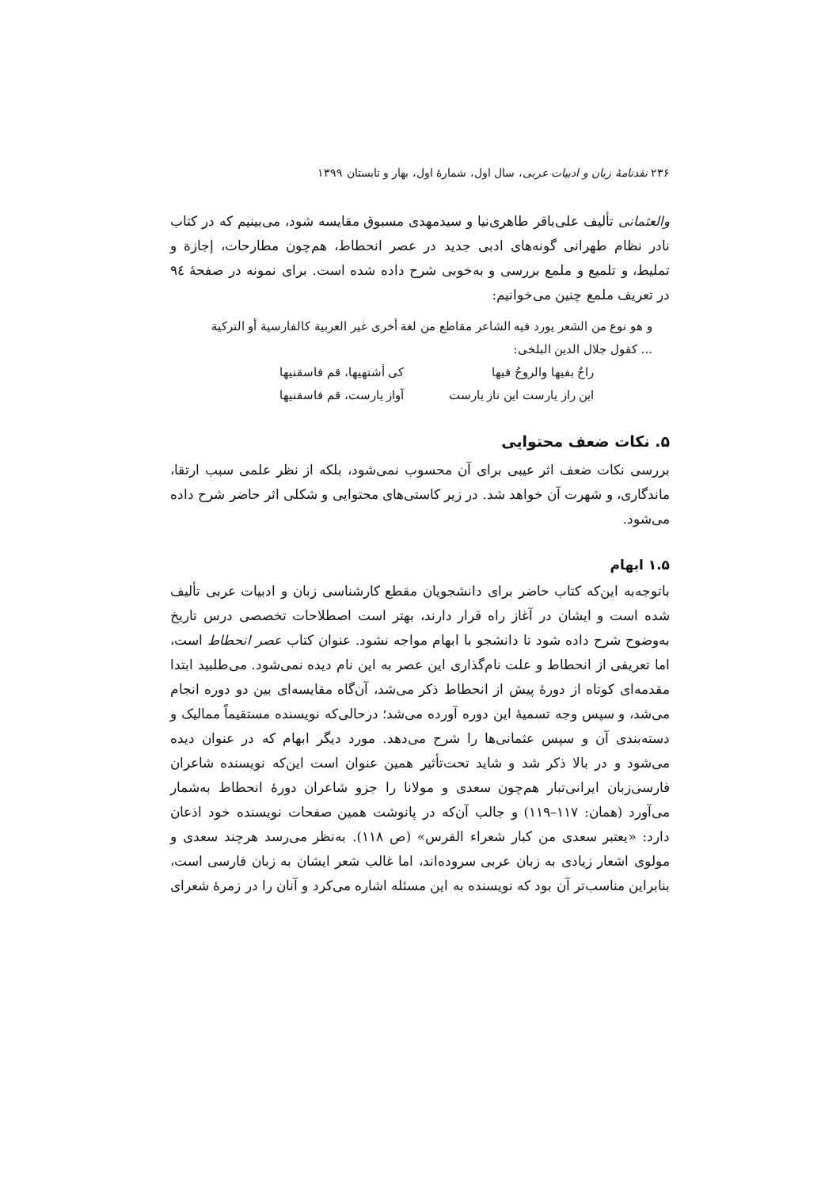۲۳۶ نقدنامهٔ زبان و ادبیات عربی، سال اول، شمارهٔ اول، بهار و تابستان ۱۳۹۹
والعثمانی تألیف علی‌باقر طاهری‌نیا و سیدمهدی مسبوق مقایسه شود، می‌بینیم که در کتاب نادر نظام طهرانی گونه‌های ادبی جدید در عصر انحطاط، هم‌چون مطارحات، إجازة و تملیط، و تلمیع و ملمع بررسی و به‌خوبی شرح داده شده است. برای نمونه در صفحهٔ ۹٤ در تعریف ملمع چنین می‌خوانیم:
و هو نوع من الشعر یورد فیه الشاعر مقاطع من لغة أخری غیر العربیة کالفارسیة أو الترکیة ... کقول جلال الدین البلخی:
راحٌ بفیها والروحُ فیها کی أشتهیها، قم فاسقنیها
این راز یارست این ناز یارست آواز یارست، قم فاسقنیها
۵. نکات ضعف محتوایی
بررسی نکات ضعف اثر عیبی برای آن محسوب نمی‌شود، بلکه از نظر علمی سبب ارتقا، ماندگاری، و شهرت آن خواهد شد. در زیر کاستی‌های محتوایی و شکلی اثر حاضر شرح داده می‌شود.
۱.۵ ابهام
باتوجه‌به این‌که کتاب حاضر برای دانشجویان مقطع کارشناسی زبان و ادبیات عربی تألیف شده است و ایشان در آغاز راه قرار دارند، بهتر است اصطلاحات تخصصی درس تاریخ به‌وضوح شرح داده شود تا دانشجو با ابهام مواجه نشود. عنوان کتاب عصر انحطاط است، اما تعریفی از انحطاط و علت نام‌گذاری این عصر به این نام دیده نمی‌شود. می‌طلبید ابتدا مقدمه‌ای کوتاه از دورهٔ پیش از انحطاط ذکر می‌شد، آن‌گاه مقایسه‌ای بین دو دوره انجام می‌شد، و سپس وجه تسمیهٔ این دوره آورده می‌شد؛ درحالی‌که نویسنده مستقیماً ممالیک و دسته‌بندی آن و سپس عثمانی‌ها را شرح می‌دهد. مورد دیگر ابهام که در عنوان دیده می‌شود و در بالا ذکر شد و شاید تحت‌تأثیر همین عنوان است این‌که نویسنده شاعران فارسی‌زبان ایرانی‌تبار هم‌چون سعدی و مولانا را جزو شاعران دورهٔ انحطاط به‌شمار می‌آورد (همان: ۱۱۷–۱۱۹) و جالب آن‌که در پانوشت همین صفحات نویسنده خود اذعان دارد: «یعتبر سعدی من کبار شعراء الفرس» (ص ۱۱۸). به‌نظر می‌رسد هرچند سعدی و مولوی اشعار زیادی به زبان عربی سروده‌اند، اما غالب شعر ایشان به زبان فارسی است، بنابراین مناسب‌تر آن بود که نویسنده به این مسئله اشاره می‌کرد و آنان را در زمرهٔ شعرای